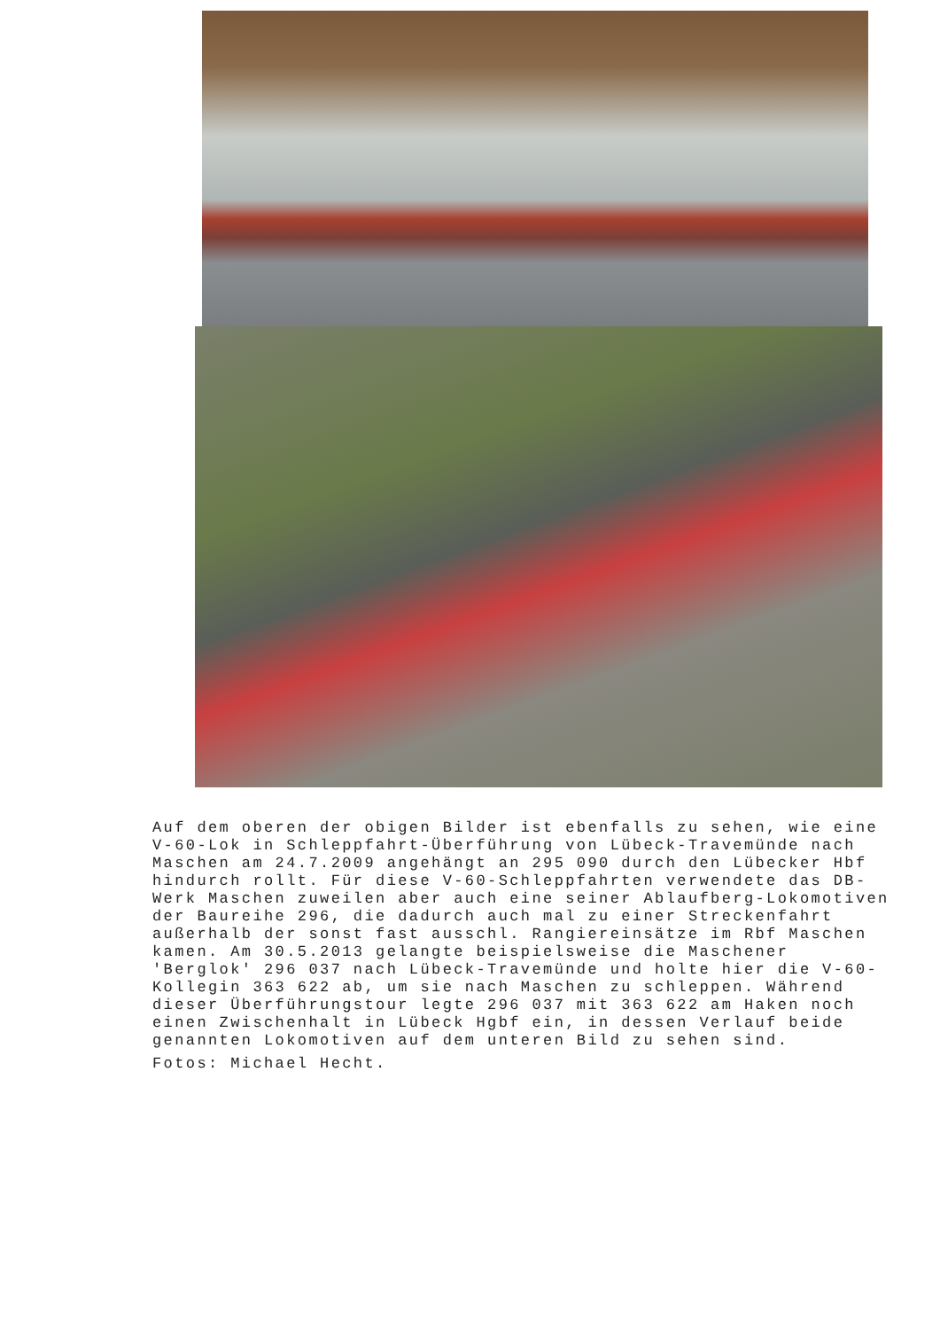Auf dem oberen der obigen Bilder ist ebenfalls zu sehen, wie eine V-60-Lok in Schleppfahrt-Überführung von Lübeck-Travemünde nach Maschen am 24.7.2009 angehängt an 295 090 durch den Lübecker Hbf hindurch rollt. Für diese V-60-Schleppfahrten verwendete das DB-Werk Maschen zuweilen aber auch eine seiner Ablaufberg-Lokomotiven der Baureihe 296, die dadurch auch mal zu einer Streckenfahrt außerhalb der sonst fast ausschl. Rangiereinsätze im Rbf Maschen kamen. Am 30.5.2013 gelangte beispielsweise die Maschener 'Berglok' 296 037 nach Lübeck-Travemünde und holte hier die V-60-Kollegin 363 622 ab, um sie nach Maschen zu schleppen. Während dieser Überführungstour legte 296 037 mit 363 622 am Haken noch einen Zwischenhalt in Lübeck Hgbf ein, in dessen Verlauf beide genannten Lokomotiven auf dem unteren Bild zu sehen sind.
Fotos: Michael Hecht.